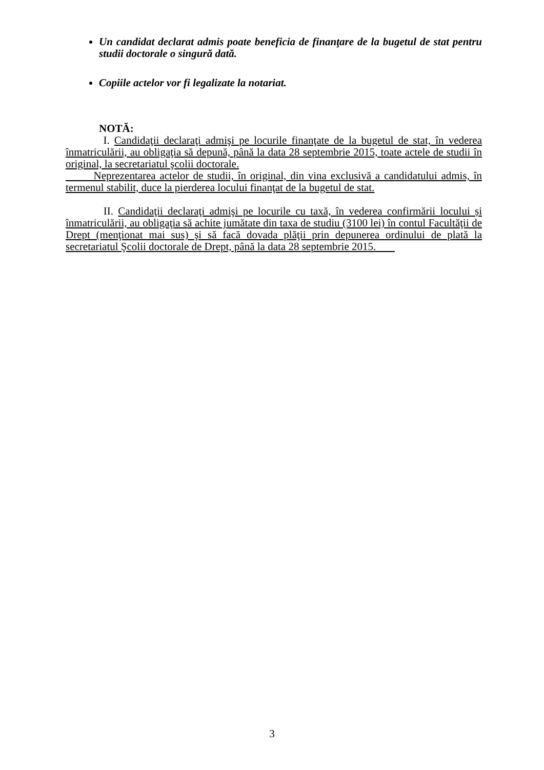Un candidat declarat admis poate beneficia de finanţare de la bugetul de stat pentru studii doctorale o singură dată.
Copiile actelor vor fi legalizate la notariat.
NOTĂ:
I. Candidaţii declaraţi admişi pe locurile finanţate de la bugetul de stat, în vederea înmatriculării, au obligaţia să depună, până la data 28 septembrie 2015, toate actele de studii în original, la secretariatul şcolii doctorale.
Neprezentarea actelor de studii, în original, din vina exclusivă a candidatului admis, în termenul stabilit, duce la pierderea locului finanţat de la bugetul de stat.
II. Candidaţii declaraţi admişi pe locurile cu taxă, în vederea confirmării locului și înmatriculării, au obligaţia să achite jumătate din taxa de studiu (3100 lei) în contul Facultăţii de Drept (menţionat mai sus) şi să facă dovada plăţii prin depunerea ordinului de plată la secretariatul Şcolii doctorale de Drept, până la data 28 septembrie 2015.
3